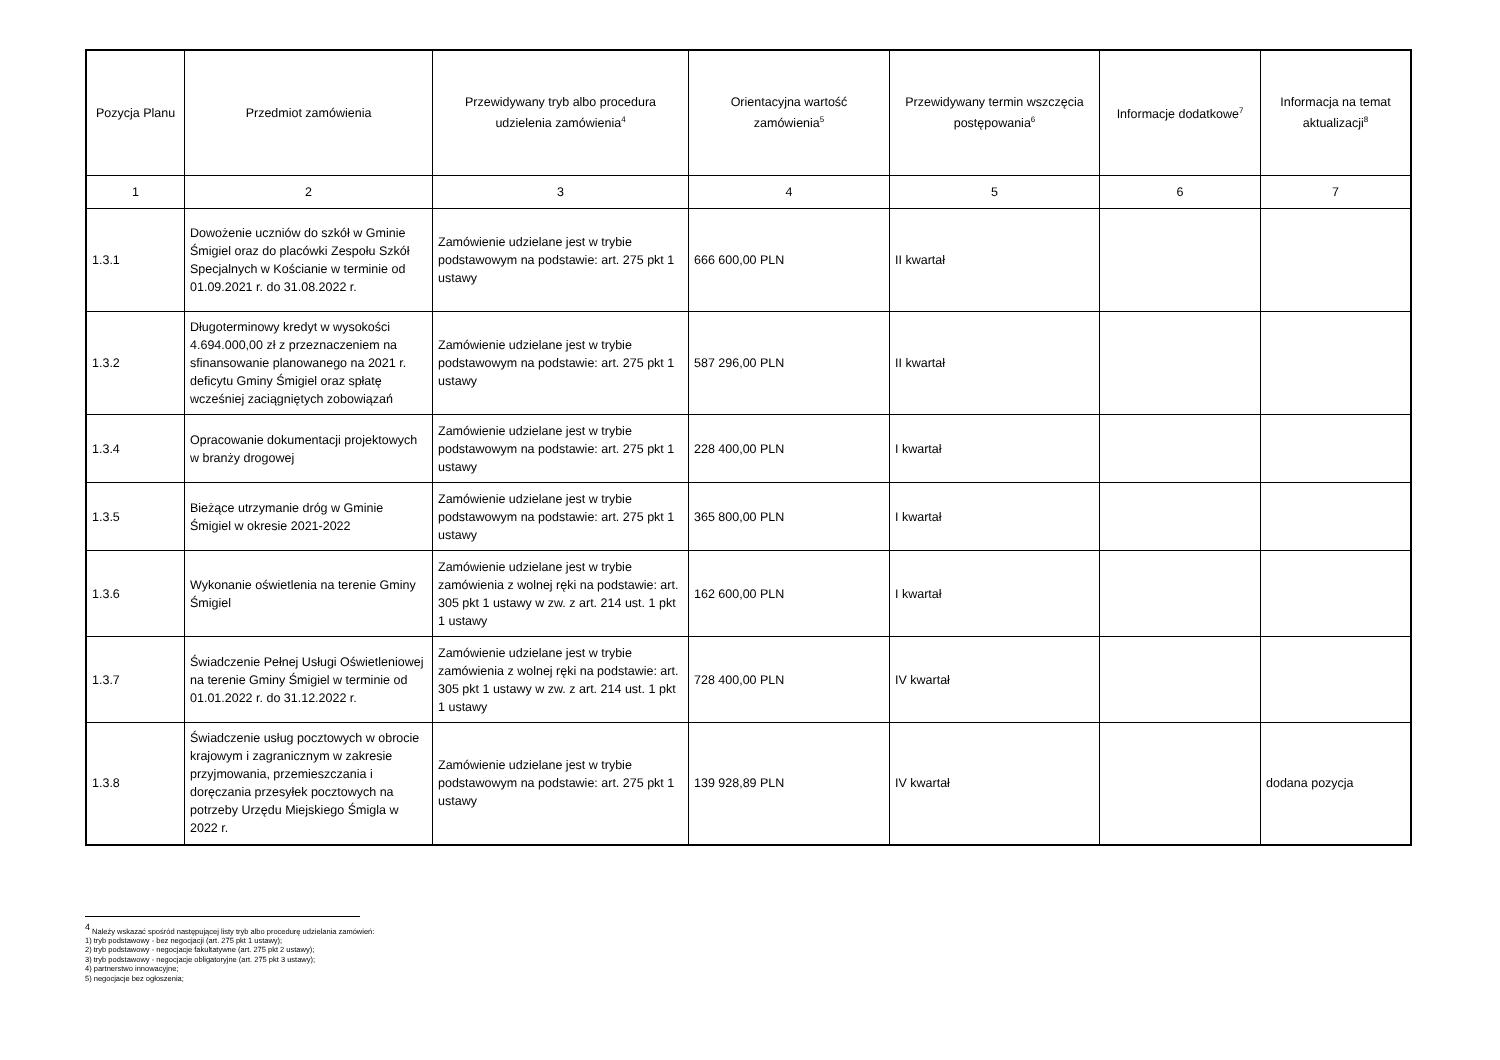| Pozycja Planu | Przedmiot zamówienia | Przewidywany tryb albo procedura udzielenia zamówienia<sup>4</sup> | Orientacyjna wartość zamówienia<sup>5</sup> | Przewidywany termin wszczęcia postępowania<sup>6</sup> | Informacje dodatkowe<sup>7</sup> | Informacja na temat aktualizacji<sup>8</sup> |
| --- | --- | --- | --- | --- | --- | --- |
| 1 | 2 | 3 | 4 | 5 | 6 | 7 |
| 1.3.1 | Dowożenie uczniów do szkół w Gminie Śmigiel oraz do placówki Zespołu Szkół Specjalnych w Kościanie w terminie od 01.09.2021 r. do 31.08.2022 r. | Zamówienie udzielane jest w trybie podstawowym na podstawie: art. 275 pkt 1 ustawy | 666 600,00 PLN | II kwartał | | |
| 1.3.2 | Długoterminowy kredyt w wysokości 4.694.000,00 zł z przeznaczeniem na sfinansowanie planowanego na 2021 r. deficytu Gminy Śmigiel oraz spłatę wcześniej zaciągniętych zobowiązań | Zamówienie udzielane jest w trybie podstawowym na podstawie: art. 275 pkt 1 ustawy | 587 296,00 PLN | II kwartał | | |
| 1.3.4 | Opracowanie dokumentacji projektowych w branży drogowej | Zamówienie udzielane jest w trybie podstawowym na podstawie: art. 275 pkt 1 ustawy | 228 400,00 PLN | I kwartał | | |
| 1.3.5 | Bieżące utrzymanie dróg w Gminie Śmigiel w okresie 2021-2022 | Zamówienie udzielane jest w trybie podstawowym na podstawie: art. 275 pkt 1 ustawy | 365 800,00 PLN | I kwartał | | |
| 1.3.6 | Wykonanie oświetlenia na terenie Gminy Śmigiel | Zamówienie udzielane jest w trybie zamówienia z wolnej ręki na podstawie: art. 305 pkt 1 ustawy w zw. z art. 214 ust. 1 pkt 1 ustawy | 162 600,00 PLN | I kwartał | | |
| 1.3.7 | Świadczenie Pełnej Usługi Oświetleniowej na terenie Gminy Śmigiel w terminie od 01.01.2022 r. do 31.12.2022 r. | Zamówienie udzielane jest w trybie zamówienia z wolnej ręki na podstawie: art. 305 pkt 1 ustawy w zw. z art. 214 ust. 1 pkt 1 ustawy | 728 400,00 PLN | IV kwartał | | |
| 1.3.8 | Świadczenie usług pocztowych w obrocie krajowym i zagranicznym w zakresie przyjmowania, przemieszczania i doręczania przesyłek pocztowych na potrzeby Urzędu Miejskiego Śmigla w 2022 r. | Zamówienie udzielane jest w trybie podstawowym na podstawie: art. 275 pkt 1 ustawy | 139 928,89 PLN | IV kwartał | | dodana pozycja |
<sup>4</sup> Należy wskazać spośród następującej listy tryb albo procedurę udzielania zamówień:
1) tryb podstawowy - bez negocjacji (art. 275 pkt 1 ustawy);
2) tryb podstawowy - negocjacje fakultatywne (art. 275 pkt 2 ustawy);
3) tryb podstawowy - negocjacje obligatoryjne (art. 275 pkt 3 ustawy);
4) partnerstwo innowacyjne;
5) negocjacje bez ogłoszenia;